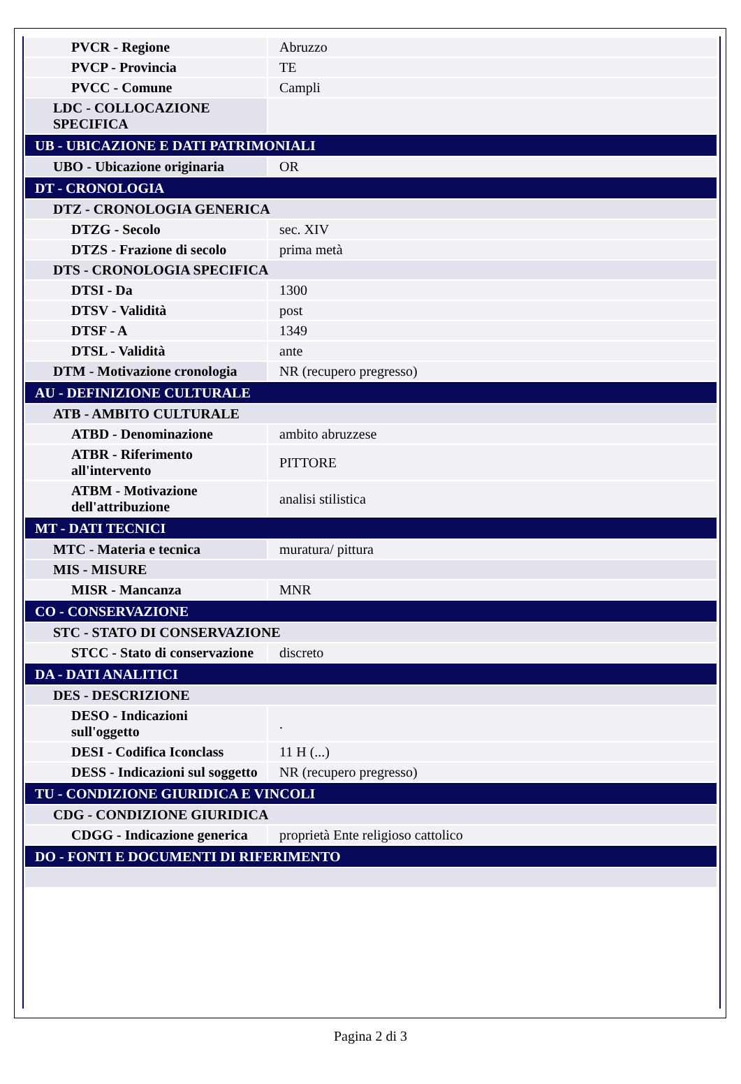| PVCR - Regione | Abruzzo |
| PVCP - Provincia | TE |
| PVCC - Comune | Campli |
| LDC - COLLOCAZIONE SPECIFICA | |
| UB - UBICAZIONE E DATI PATRIMONIALI | |
| UBO - Ubicazione originaria | OR |
| DT - CRONOLOGIA | |
| DTZ - CRONOLOGIA GENERICA | |
| DTZG - Secolo | sec. XIV |
| DTZS - Frazione di secolo | prima metà |
| DTS - CRONOLOGIA SPECIFICA | |
| DTSI - Da | 1300 |
| DTSV - Validità | post |
| DTSF - A | 1349 |
| DTSL - Validità | ante |
| DTM - Motivazione cronologia | NR (recupero pregresso) |
| AU - DEFINIZIONE CULTURALE | |
| ATB - AMBITO CULTURALE | |
| ATBD - Denominazione | ambito abruzzese |
| ATBR - Riferimento all'intervento | PITTORE |
| ATBM - Motivazione dell'attribuzione | analisi stilistica |
| MT - DATI TECNICI | |
| MTC - Materia e tecnica | muratura/ pittura |
| MIS - MISURE | |
| MISR - Mancanza | MNR |
| CO - CONSERVAZIONE | |
| STC - STATO DI CONSERVAZIONE | |
| STCC - Stato di conservazione | discreto |
| DA - DATI ANALITICI | |
| DES - DESCRIZIONE | |
| DESO - Indicazioni sull'oggetto | . |
| DESI - Codifica Iconclass | 11 H (...) |
| DESS - Indicazioni sul soggetto | NR (recupero pregresso) |
| TU - CONDIZIONE GIURIDICA E VINCOLI | |
| CDG - CONDIZIONE GIURIDICA | |
| CDGG - Indicazione generica | proprietà Ente religioso cattolico |
| DO - FONTI E DOCUMENTI DI RIFERIMENTO | |
Pagina 2 di 3